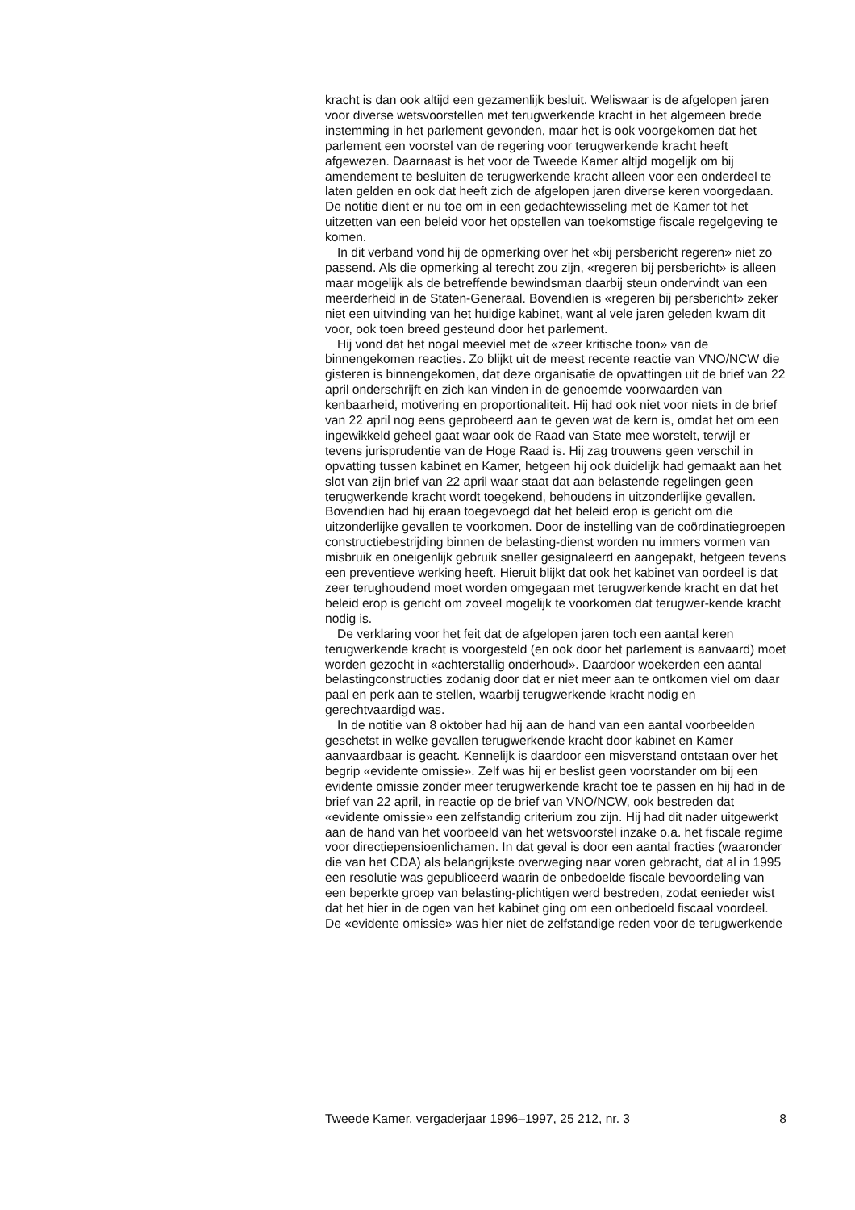kracht is dan ook altijd een gezamenlijk besluit. Weliswaar is de afgelopen jaren voor diverse wetsvoorstellen met terugwerkende kracht in het algemeen brede instemming in het parlement gevonden, maar het is ook voorgekomen dat het parlement een voorstel van de regering voor terugwerkende kracht heeft afgewezen. Daarnaast is het voor de Tweede Kamer altijd mogelijk om bij amendement te besluiten de terugwerkende kracht alleen voor een onderdeel te laten gelden en ook dat heeft zich de afgelopen jaren diverse keren voorgedaan. De notitie dient er nu toe om in een gedachtewisseling met de Kamer tot het uitzetten van een beleid voor het opstellen van toekomstige fiscale regelgeving te komen.
In dit verband vond hij de opmerking over het «bij persbericht regeren» niet zo passend. Als die opmerking al terecht zou zijn, «regeren bij persbericht» is alleen maar mogelijk als de betreffende bewindsman daarbij steun ondervindt van een meerderheid in de Staten-Generaal. Bovendien is «regeren bij persbericht» zeker niet een uitvinding van het huidige kabinet, want al vele jaren geleden kwam dit voor, ook toen breed gesteund door het parlement.
Hij vond dat het nogal meeviel met de «zeer kritische toon» van de binnengekomen reacties. Zo blijkt uit de meest recente reactie van VNO/NCW die gisteren is binnengekomen, dat deze organisatie de opvattingen uit de brief van 22 april onderschrijft en zich kan vinden in de genoemde voorwaarden van kenbaarheid, motivering en proportionaliteit. Hij had ook niet voor niets in de brief van 22 april nog eens geprobeerd aan te geven wat de kern is, omdat het om een ingewikkeld geheel gaat waar ook de Raad van State mee worstelt, terwijl er tevens jurisprudentie van de Hoge Raad is. Hij zag trouwens geen verschil in opvatting tussen kabinet en Kamer, hetgeen hij ook duidelijk had gemaakt aan het slot van zijn brief van 22 april waar staat dat aan belastende regelingen geen terugwerkende kracht wordt toegekend, behoudens in uitzonderlijke gevallen. Bovendien had hij eraan toegevoegd dat het beleid erop is gericht om die uitzonderlijke gevallen te voorkomen. Door de instelling van de coördinatiegroepen constructiebestrijding binnen de belasting-dienst worden nu immers vormen van misbruik en oneigenlijk gebruik sneller gesignaleerd en aangepakt, hetgeen tevens een preventieve werking heeft. Hieruit blijkt dat ook het kabinet van oordeel is dat zeer terughoudend moet worden omgegaan met terugwerkende kracht en dat het beleid erop is gericht om zoveel mogelijk te voorkomen dat terugwer-kende kracht nodig is.
De verklaring voor het feit dat de afgelopen jaren toch een aantal keren terugwerkende kracht is voorgesteld (en ook door het parlement is aanvaard) moet worden gezocht in «achterstallig onderhoud». Daardoor woekerden een aantal belastingconstructies zodanig door dat er niet meer aan te ontkomen viel om daar paal en perk aan te stellen, waarbij terugwerkende kracht nodig en gerechtvaardigd was.
In de notitie van 8 oktober had hij aan de hand van een aantal voorbeelden geschetst in welke gevallen terugwerkende kracht door kabinet en Kamer aanvaardbaar is geacht. Kennelijk is daardoor een misverstand ontstaan over het begrip «evidente omissie». Zelf was hij er beslist geen voorstander om bij een evidente omissie zonder meer terugwerkende kracht toe te passen en hij had in de brief van 22 april, in reactie op de brief van VNO/NCW, ook bestreden dat «evidente omissie» een zelfstandig criterium zou zijn. Hij had dit nader uitgewerkt aan de hand van het voorbeeld van het wetsvoorstel inzake o.a. het fiscale regime voor directiepensioenlichamen. In dat geval is door een aantal fracties (waaronder die van het CDA) als belangrijkste overweging naar voren gebracht, dat al in 1995 een resolutie was gepubliceerd waarin de onbedoelde fiscale bevoordeling van een beperkte groep van belasting-plichtigen werd bestreden, zodat eenieder wist dat het hier in de ogen van het kabinet ging om een onbedoeld fiscaal voordeel. De «evidente omissie» was hier niet de zelfstandige reden voor de terugwerkende
Tweede Kamer, vergaderjaar 1996–1997, 25 212, nr. 3 8